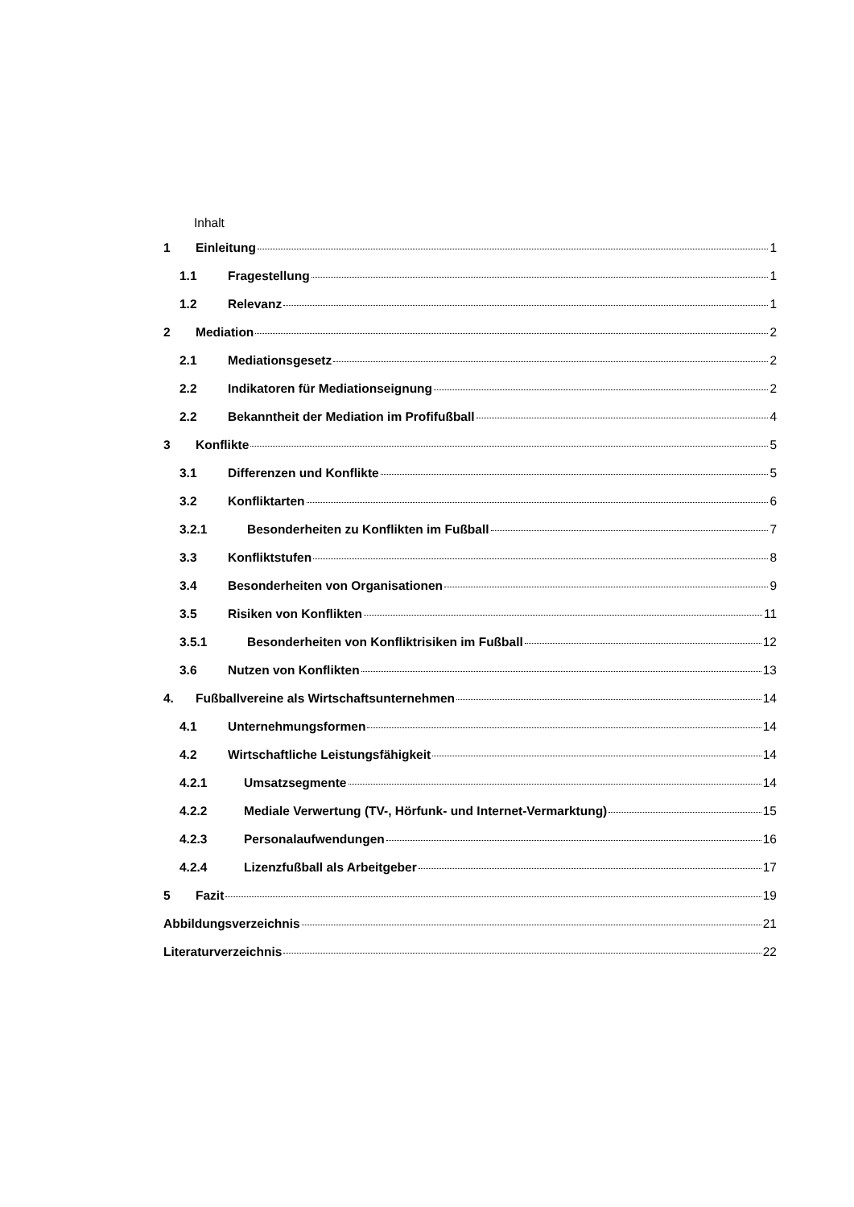Inhalt
1 Einleitung 1
1.1 Fragestellung 1
1.2 Relevanz 1
2 Mediation 2
2.1 Mediationsgesetz 2
2.2 Indikatoren für Mediationseignung 2
2.2 Bekanntheit der Mediation im Profifußball 4
3 Konflikte 5
3.1 Differenzen und Konflikte 5
3.2 Konfliktarten 6
3.2.1 Besonderheiten zu Konflikten im Fußball 7
3.3 Konfliktstufen 8
3.4 Besonderheiten von Organisationen 9
3.5 Risiken von Konflikten 11
3.5.1 Besonderheiten von Konfliktrisiken im Fußball 12
3.6 Nutzen von Konflikten 13
4. Fußballvereine als Wirtschaftsunternehmen 14
4.1 Unternehmungsformen 14
4.2 Wirtschaftliche Leistungsfähigkeit 14
4.2.1 Umsatzsegmente 14
4.2.2 Mediale Verwertung (TV-, Hörfunk- und Internet-Vermarktung) 15
4.2.3 Personalaufwendungen 16
4.2.4 Lizenzfußball als Arbeitgeber 17
5 Fazit 19
Abbildungsverzeichnis 21
Literaturverzeichnis 22